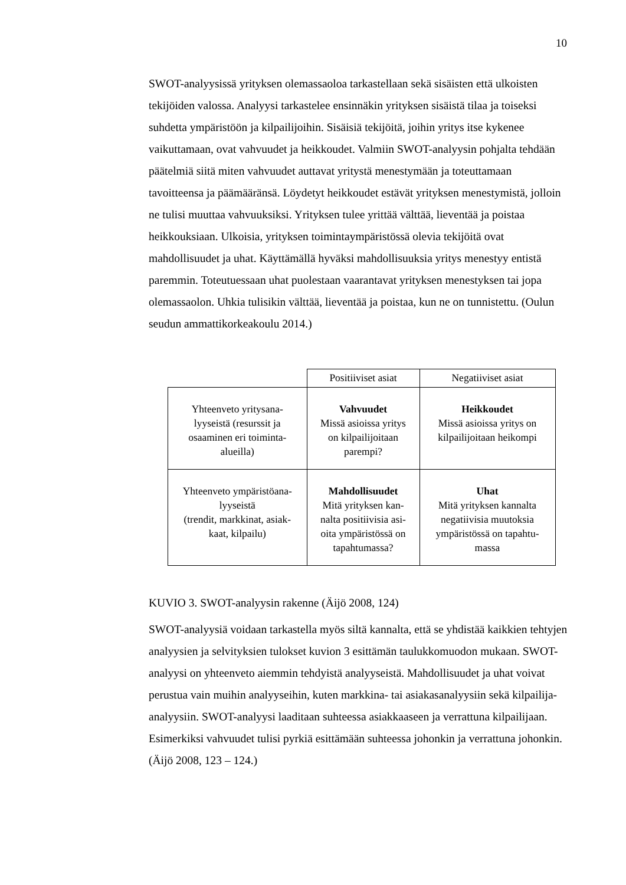10
SWOT-analyysissä yrityksen olemassaoloa tarkastellaan sekä sisäisten että ulkoisten tekijöiden valossa. Analyysi tarkastelee ensinnäkin yrityksen sisäistä tilaa ja toiseksi suhdetta ympäristöön ja kilpailijoihin. Sisäisiä tekijöitä, joihin yritys itse kykenee vaikuttamaan, ovat vahvuudet ja heikkoudet. Valmiin SWOT-analyysin pohjalta tehdään päätelmiä siitä miten vahvuudet auttavat yritystä menestymään ja toteuttamaan tavoitteensa ja päämääränsä. Löydetyt heikkoudet estävät yrityksen menestymistä, jolloin ne tulisi muuttaa vahvuuksiksi. Yrityksen tulee yrittää välttää, lieventää ja poistaa heikkouksiaan. Ulkoisia, yrityksen toimintaympäristössä olevia tekijöitä ovat mahdollisuudet ja uhat. Käyttämällä hyväksi mahdollisuuksia yritys menestyy entistä paremmin. Toteutuessaan uhat puolestaan vaarantavat yrityksen menestyksen tai jopa olemassaolon. Uhkia tulisikin välttää, lieventää ja poistaa, kun ne on tunnistettu. (Oulun seudun ammattikorkeakoulu 2014.)
| | Positiiviset asiat | Negatiiviset asiat |
| Yhteenveto yritysana- lyyseistä (resurssit ja osaaminen eri toiminta- alueilla) | Vahvuudet Missä asioissa yritys on kilpailijoitaan parempi? | Heikkoudet Missä asioissa yritys on kilpailijoitaan heikompi |
| Yhteenveto ympäristöana- lyyseistä (trendit, markkinat, asiak- kaat, kilpailu) | Mahdollisuudet Mitä yrityksen kan- nalta positiivisia asi- oita ympäristössä on tapahtumassa? | Uhat Mitä yrityksen kannalta negatiivisia muutoksia ympäristössä on tapahtu- massa |
KUVIO 3. SWOT-analyysin rakenne (Äijö 2008, 124)
SWOT-analyysiä voidaan tarkastella myös siltä kannalta, että se yhdistää kaikkien tehtyjen analyysien ja selvityksien tulokset kuvion 3 esittämän taulukkomuodon mukaan. SWOT-analyysi on yhteenveto aiemmin tehdyistä analyyseistä. Mahdollisuudet ja uhat voivat perustua vain muihin analyyseihin, kuten markkina- tai asiakasanalyysiin sekä kilpailija-analyysiin. SWOT-analyysi laaditaan suhteessa asiakkaaseen ja verrattuna kilpailijaan. Esimerkiksi vahvuudet tulisi pyrkiä esittämään suhteessa johonkin ja verrattuna johonkin. (Äijö 2008, 123 – 124.)